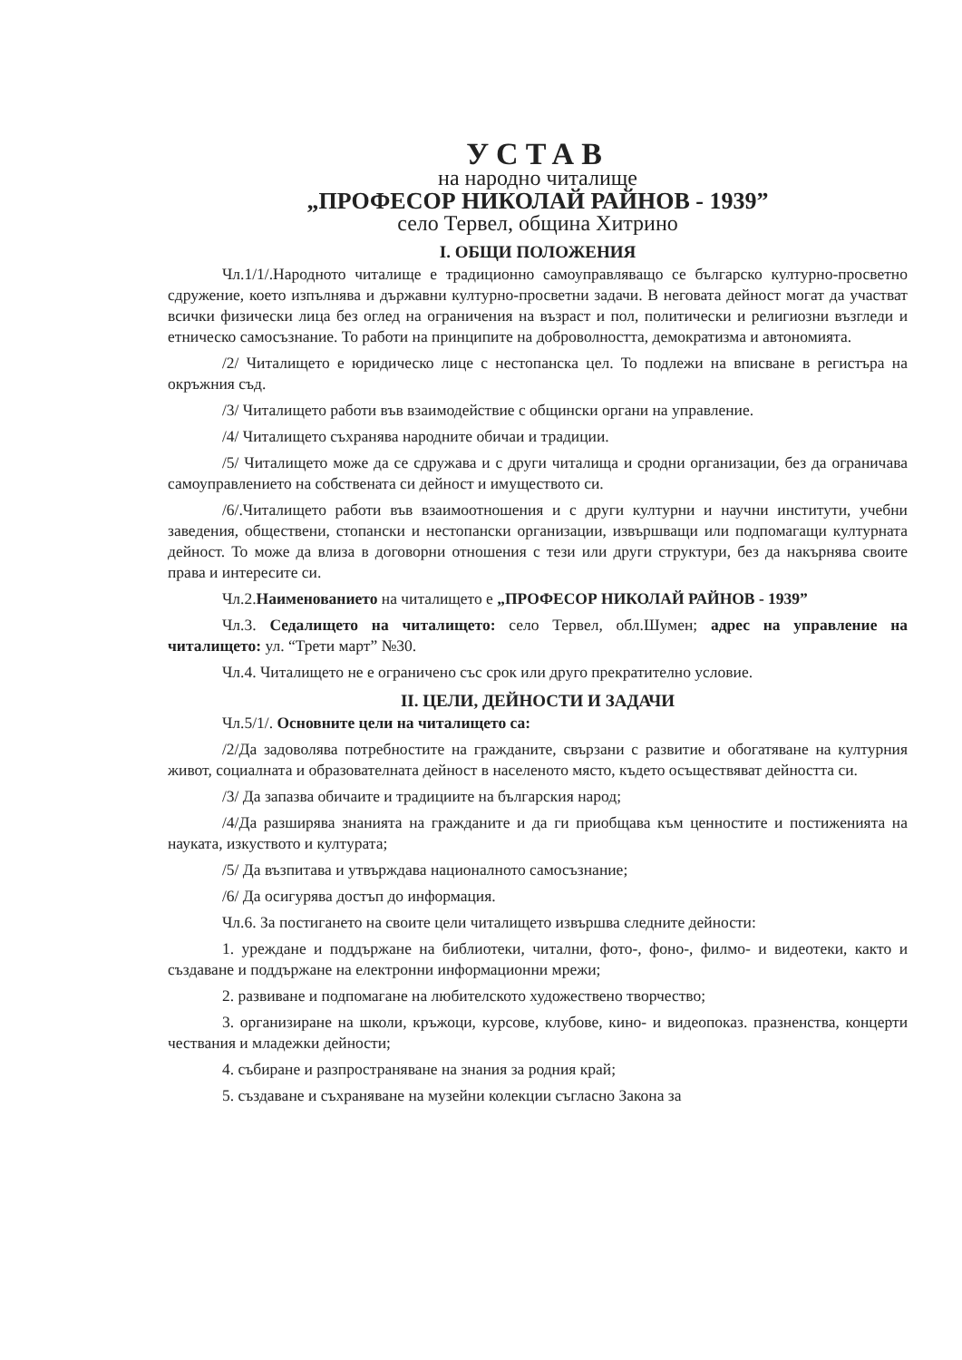УСТАВ
на народно читалище
„ПРОФЕСОР НИКОЛАЙ РАЙНОВ - 1939”
село Тервел, община Хитрино
I. ОБЩИ ПОЛОЖЕНИЯ
Чл.1/1/.Народното читалище е традиционно самоуправляващо се българско културно-просветно сдружение, което изпълнява и държавни културно-просветни задачи. В неговата дейност могат да участват всички физически лица без оглед на ограничения на възраст и пол, политически и религиозни възгледи и етническо самосъзнание. То работи на принципите на доброволността, демократизма и автономията.
/2/ Читалището е юридическо лице с нестопанска цел. То подлежи на вписване в регистъра на окръжния съд.
/3/ Читалището работи във взаимодействие с общински органи на управление.
/4/ Читалището съхранява народните обичаи и традиции.
/5/ Читалището може да се сдружава и с други читалища и сродни организации, без да ограничава самоуправлението на собствената си дейност и имуществото си.
/6/.Читалището работи във взаимоотношения и с други културни и научни институти, учебни заведения, обществени, стопански и нестопански организации, извършващи или подпомагащи културната дейност. То може да влиза в договорни отношения с тези или други структури, без да накърнява своите права и интересите си.
Чл.2.Наименованието на читалището е „ПРОФЕСОР НИКОЛАЙ РАЙНОВ - 1939”
Чл.3. Седалището на читалището: село Тервел, обл.Шумен; адрес на управление на читалището: ул. “Трети март” №30.
Чл.4. Читалището не е ограничено със срок или друго прекратително условие.
II. ЦЕЛИ, ДЕЙНОСТИ И ЗАДАЧИ
Чл.5/1/. Основните цели на читалището са:
/2/Да задоволява потребностите на гражданите, свързани с развитие и обогатяване на културния живот, социалната и образователната дейност в населеното място, където осъществяват дейността си.
/3/ Да запазва обичаите и традициите на българския народ;
/4/Да разширява знанията на гражданите и да ги приобщава към ценностите и постиженията на науката, изкуството и културата;
/5/ Да възпитава и утвърждава националното самосъзнание;
/6/ Да осигурява достъп до информация.
Чл.6. За постигането на своите цели читалището извършва следните дейности:
1. уреждане и поддържане на библиотеки, читални, фото-, фоно-, филмо- и видеотеки, както и създаване и поддържане на електронни информационни мрежи;
2. развиване и подпомагане на любителското художествено творчество;
3. организиране на школи, кръжоци, курсове, клубове, кино- и видеопоказ. празненства, концерти чествания и младежки дейности;
4. събиране и разпространяване на знания за родния край;
5. създаване и съхраняване на музейни колекции съгласно Закона за